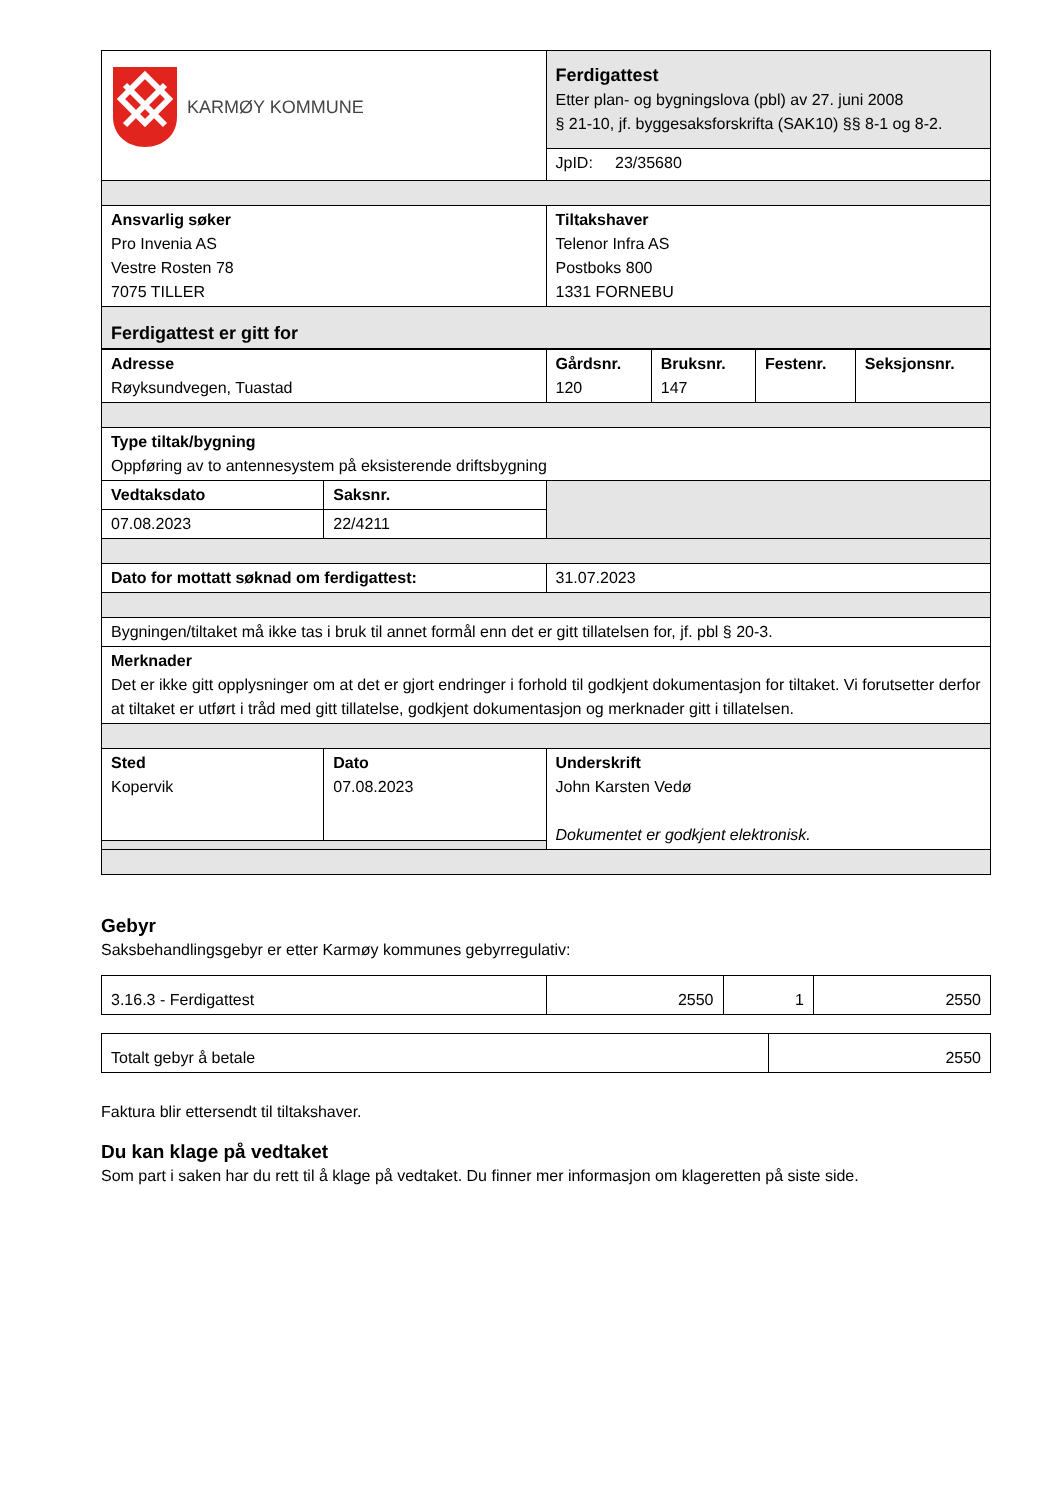| KARMØY KOMMUNE | Ferdigattest Etter plan- og bygningslova (pbl) av 27. juni 2008 § 21-10, jf. byggesaksforskrifta (SAK10) §§ 8-1 og 8-2. JpID: 23/35680 |
| Ansvarlig søker Pro Invenia AS Vestre Rosten 78 7075 TILLER | Tiltakshaver Telenor Infra AS Postboks 800 1331 FORNEBU |
| Ferdigattest er gitt for | |
| Adresse Røyksundvegen, Tuastad | Gårdsnr. 120 | Bruksnr. 147 | Festenr. | Seksjonsnr. |
| Type tiltak/bygning Oppføring av to antennesystem på eksisterende driftsbygning | | |
| Vedtaksdato | Saksnr. | |
| 07.08.2023 | 22/4211 | |
| Dato for mottatt søknad om ferdigattest: | 31.07.2023 |
| Bygningen/tiltaket må ikke tas i bruk til annet formål enn det er gitt tillatelsen for, jf. pbl § 20-3. |
| Merknader Det er ikke gitt opplysninger om at det er gjort endringer i forhold til godkjent dokumentasjon for tiltaket. Vi forutsetter derfor at tiltaket er utført i tråd med gitt tillatelse, godkjent dokumentasjon og merknader gitt i tillatelsen. |
| Sted Kopervik | Dato 07.08.2023 | Underskrift John Karsten Vedø Dokumentet er godkjent elektronisk. |
Gebyr
Saksbehandlingsgebyr er etter Karmøy kommunes gebyrregulativ:
| 3.16.3 - Ferdigattest | 2550 | 1 | 2550 |
| Totalt gebyr å betale | 2550 |
Faktura blir ettersendt til tiltakshaver.
Du kan klage på vedtaket
Som part i saken har du rett til å klage på vedtaket. Du finner mer informasjon om klageretten på siste side.